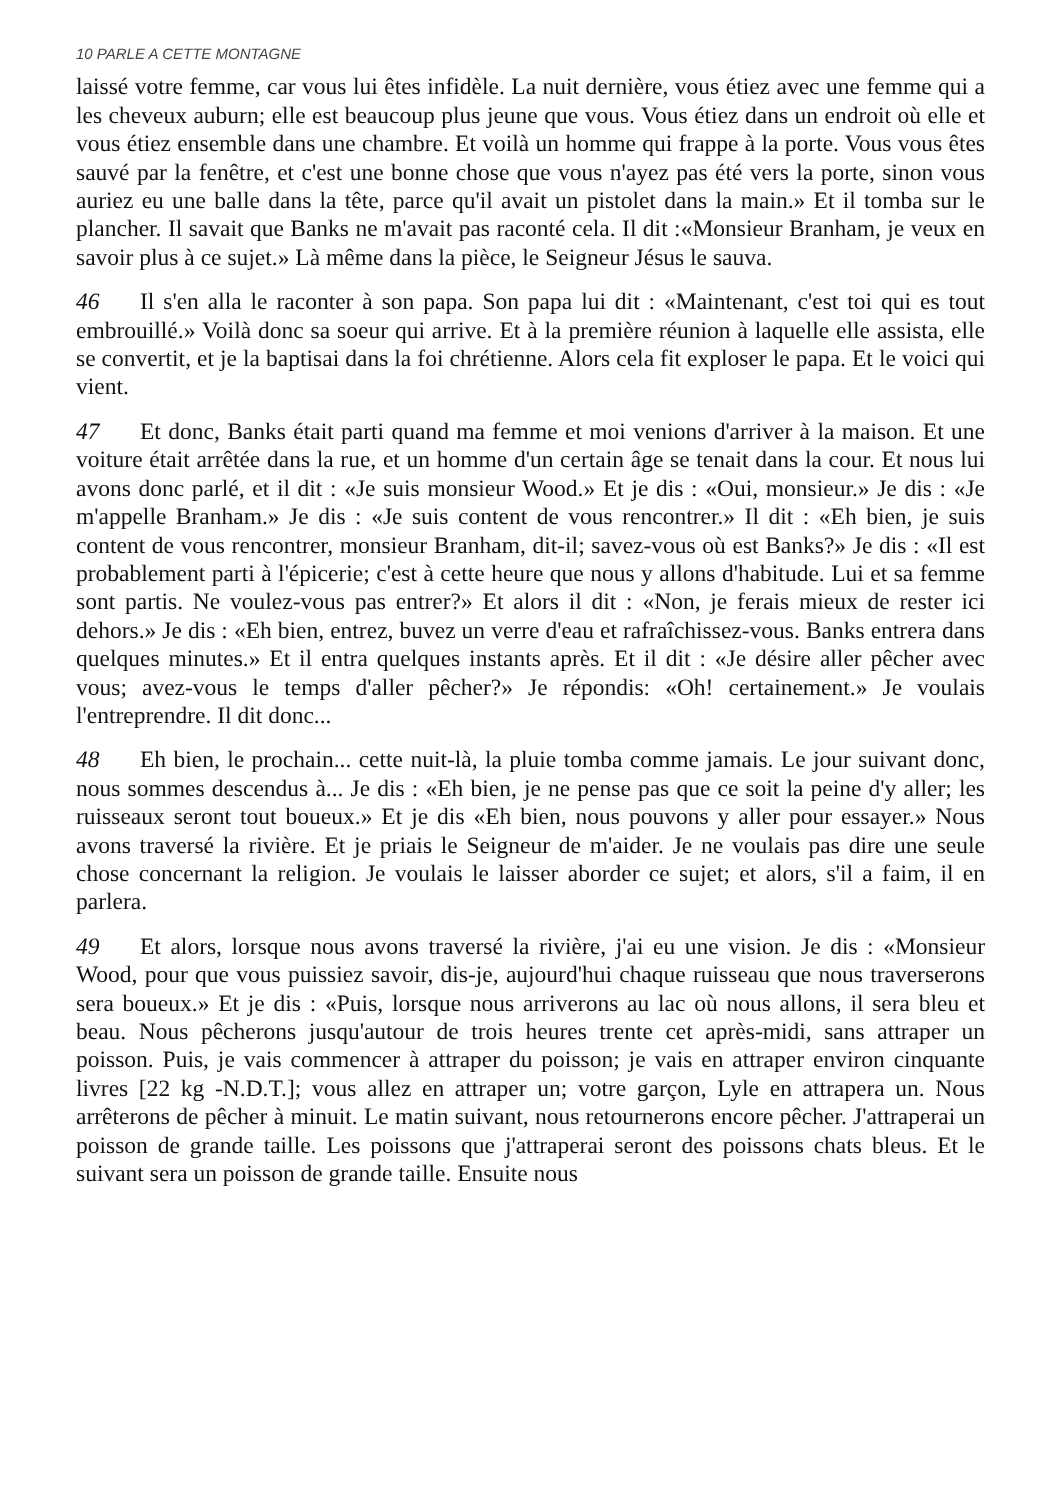10 PARLE A CETTE MONTAGNE
laissé votre femme, car vous lui êtes infidèle. La nuit dernière, vous étiez avec une femme qui a les cheveux auburn; elle est beaucoup plus jeune que vous. Vous étiez dans un endroit où elle et vous étiez ensemble dans une chambre. Et voilà un homme qui frappe à la porte. Vous vous êtes sauvé par la fenêtre, et c'est une bonne chose que vous n'ayez pas été vers la porte, sinon vous auriez eu une balle dans la tête, parce qu'il avait un pistolet dans la main.» Et il tomba sur le plancher. Il savait que Banks ne m'avait pas raconté cela. Il dit :«Monsieur Branham, je veux en savoir plus à ce sujet.» Là même dans la pièce, le Seigneur Jésus le sauva.
46 Il s'en alla le raconter à son papa. Son papa lui dit : «Maintenant, c'est toi qui es tout embrouillé.» Voilà donc sa soeur qui arrive. Et à la première réunion à laquelle elle assista, elle se convertit, et je la baptisai dans la foi chrétienne. Alors cela fit exploser le papa. Et le voici qui vient.
47 Et donc, Banks était parti quand ma femme et moi venions d'arriver à la maison. Et une voiture était arrêtée dans la rue, et un homme d'un certain âge se tenait dans la cour. Et nous lui avons donc parlé, et il dit : «Je suis monsieur Wood.» Et je dis : «Oui, monsieur.» Je dis : «Je m'appelle Branham.» Je dis : «Je suis content de vous rencontrer.» Il dit : «Eh bien, je suis content de vous rencontrer, monsieur Branham, dit-il; savez-vous où est Banks?» Je dis : «Il est probablement parti à l'épicerie; c'est à cette heure que nous y allons d'habitude. Lui et sa femme sont partis. Ne voulez-vous pas entrer?» Et alors il dit : «Non, je ferais mieux de rester ici dehors.» Je dis : «Eh bien, entrez, buvez un verre d'eau et rafraîchissez-vous. Banks entrera dans quelques minutes.» Et il entra quelques instants après. Et il dit : «Je désire aller pêcher avec vous; avez-vous le temps d'aller pêcher?» Je répondis: «Oh! certainement.» Je voulais l'entreprendre. Il dit donc...
48 Eh bien, le prochain... cette nuit-là, la pluie tomba comme jamais. Le jour suivant donc, nous sommes descendus à... Je dis : «Eh bien, je ne pense pas que ce soit la peine d'y aller; les ruisseaux seront tout boueux.» Et je dis «Eh bien, nous pouvons y aller pour essayer.» Nous avons traversé la rivière. Et je priais le Seigneur de m'aider. Je ne voulais pas dire une seule chose concernant la religion. Je voulais le laisser aborder ce sujet; et alors, s'il a faim, il en parlera.
49 Et alors, lorsque nous avons traversé la rivière, j'ai eu une vision. Je dis : «Monsieur Wood, pour que vous puissiez savoir, dis-je, aujourd'hui chaque ruisseau que nous traverserons sera boueux.» Et je dis : «Puis, lorsque nous arriverons au lac où nous allons, il sera bleu et beau. Nous pêcherons jusqu'autour de trois heures trente cet après-midi, sans attraper un poisson. Puis, je vais commencer à attraper du poisson; je vais en attraper environ cinquante livres [22 kg -N.D.T.]; vous allez en attraper un; votre garçon, Lyle en attrapera un. Nous arrêterons de pêcher à minuit. Le matin suivant, nous retournerons encore pêcher. J'attraperai un poisson de grande taille. Les poissons que j'attraperai seront des poissons chats bleus. Et le suivant sera un poisson de grande taille. Ensuite nous